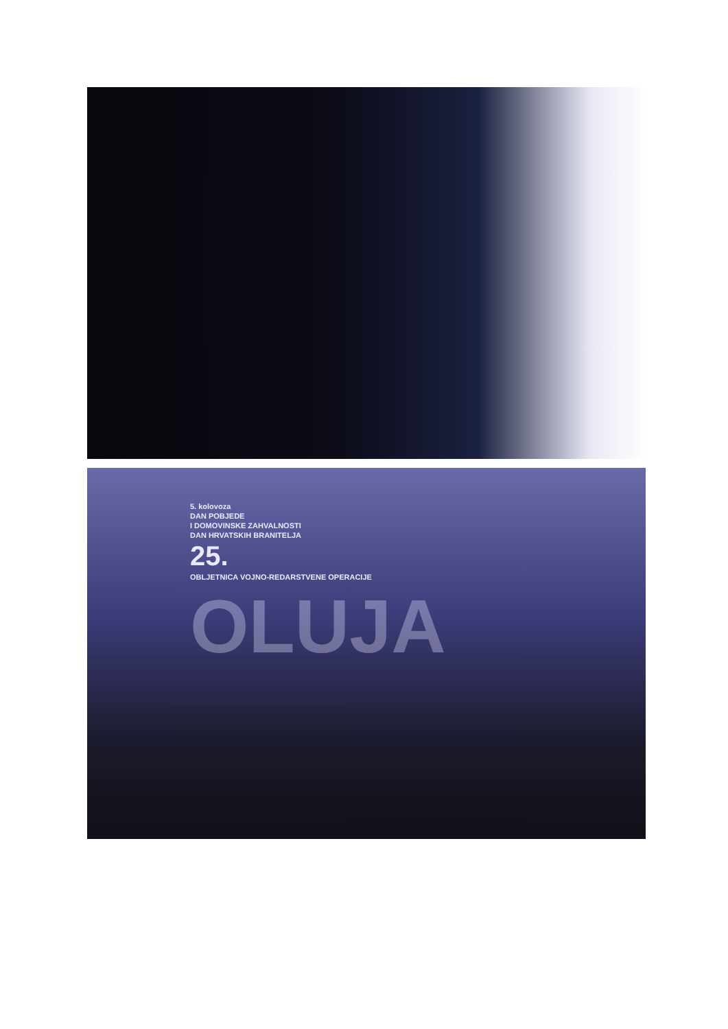5. kolovoza
DAN POBJEDE
I DOMOVINSKE ZAHVALNOSTI
DAN HRVATSKIH BRANITELJA
25.
OBLJETNICA VOJNO-REDARSTVENE OPERACIJE
OLUJA